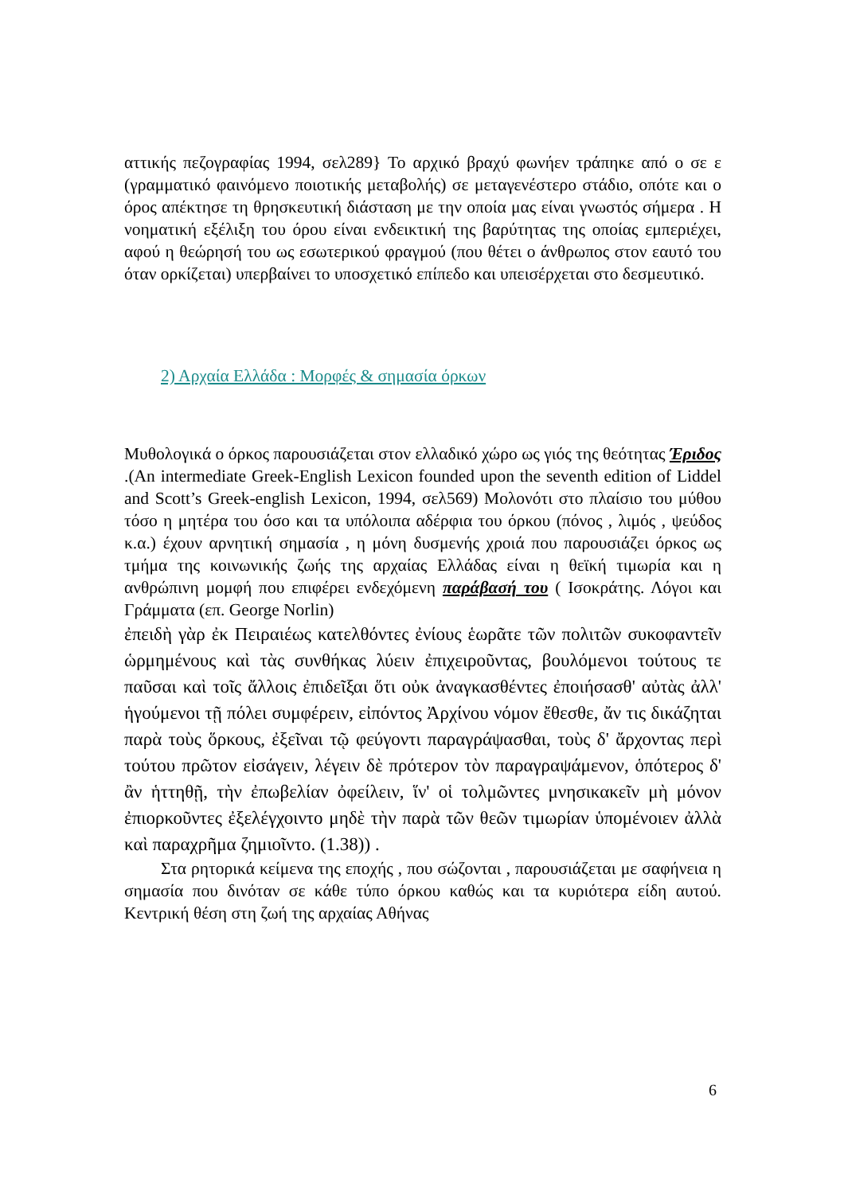αττικής πεζογραφίας 1994, σελ289} Το αρχικό βραχύ φωνήεν τράπηκε από ο σε ε (γραμματικό φαινόμενο ποιοτικής μεταβολής) σε μεταγενέστερο στάδιο, οπότε και ο όρος απέκτησε τη θρησκευτική διάσταση με την οποία μας είναι γνωστός σήμερα . Η νοηματική εξέλιξη του όρου είναι ενδεικτική της βαρύτητας της οποίας εμπεριέχει, αφού η θεώρησή του ως εσωτερικού φραγμού (που θέτει ο άνθρωπος στον εαυτό του όταν ορκίζεται) υπερβαίνει το υποσχετικό επίπεδο και υπεισέρχεται στο δεσμευτικό.
2) Αρχαία Ελλάδα : Μορφές & σημασία όρκων
Μυθολογικά ο όρκος παρουσιάζεται στον ελλαδικό χώρο ως γιός της θεότητας Έριδος .(An intermediate Greek-English Lexicon founded upon the seventh edition of Liddel and Scott’s Greek-english Lexicon, 1994, σελ569) Μολονότι στο πλαίσιο του μύθου τόσο η μητέρα του όσο και τα υπόλοιπα αδέρφια του όρκου (πόνος , λιμός , ψεύδος κ.α.) έχουν αρνητική σημασία , η μόνη δυσμενής χροιά που παρουσιάζει όρκος ως τμήμα της κοινωνικής ζωής της αρχαίας Ελλάδας είναι η θεϊκή τιμωρία και η ανθρώπινη μομφή που επιφέρει ενδεχόμενη παράβασή του ( Ισοκράτης. Λόγοι και Γράμματα (επ. George Norlin)
ἐπειδὴ γὰρ ἐκ Πειραιέως κατελθόντες ἐνίους ἑωρᾶτε τῶν πολιτῶν συκοφαντεῖν ὡρμημένους καὶ τὰς συνθήκας λύειν ἐπιχειροῦντας, βουλόμενοι τούτους τε παῦσαι καὶ τοῖς ἄλλοις ἐπιδεῖξαι ὅτι οὐκ ἀναγκασθέντες ἐποιήσασθ' αὐτὰς ἀλλ' ἡγούμενοι τῇ πόλει συμφέρειν, εἰπόντος Ἀρχίνου νόμον ἔθεσθε, ἄν τις δικάζηται παρὰ τοὺς ὅρκους, ἐξεῖναι τῷ φεύγοντι παραγράψασθαι, τοὺς δ' ἄρχοντας περὶ τούτου πρῶτον εἰσάγειν, λέγειν δὲ πρότερον τὸν παραγραψάμενον, ὁπότερος δ' ἂν ἡττηθῇ, τὴν ἐπωβελίαν ὀφείλειν, ἵν' οἱ τολμῶντες μνησικακεῖν μὴ μόνον ἐπιορκοῦντες ἐξελέγχοιντο μηδὲ τὴν παρὰ τῶν θεῶν τιμωρίαν ὑπομένοιεν ἀλλὰ καὶ παραχρῆμα ζημιοῖντο. (1.38)) .
Στα ρητορικά κείμενα της εποχής , που σώζονται , παρουσιάζεται με σαφήνεια η σημασία που δινόταν σε κάθε τύπο όρκου καθώς και τα κυριότερα είδη αυτού. Κεντρική θέση στη ζωή της αρχαίας Αθήνας
6